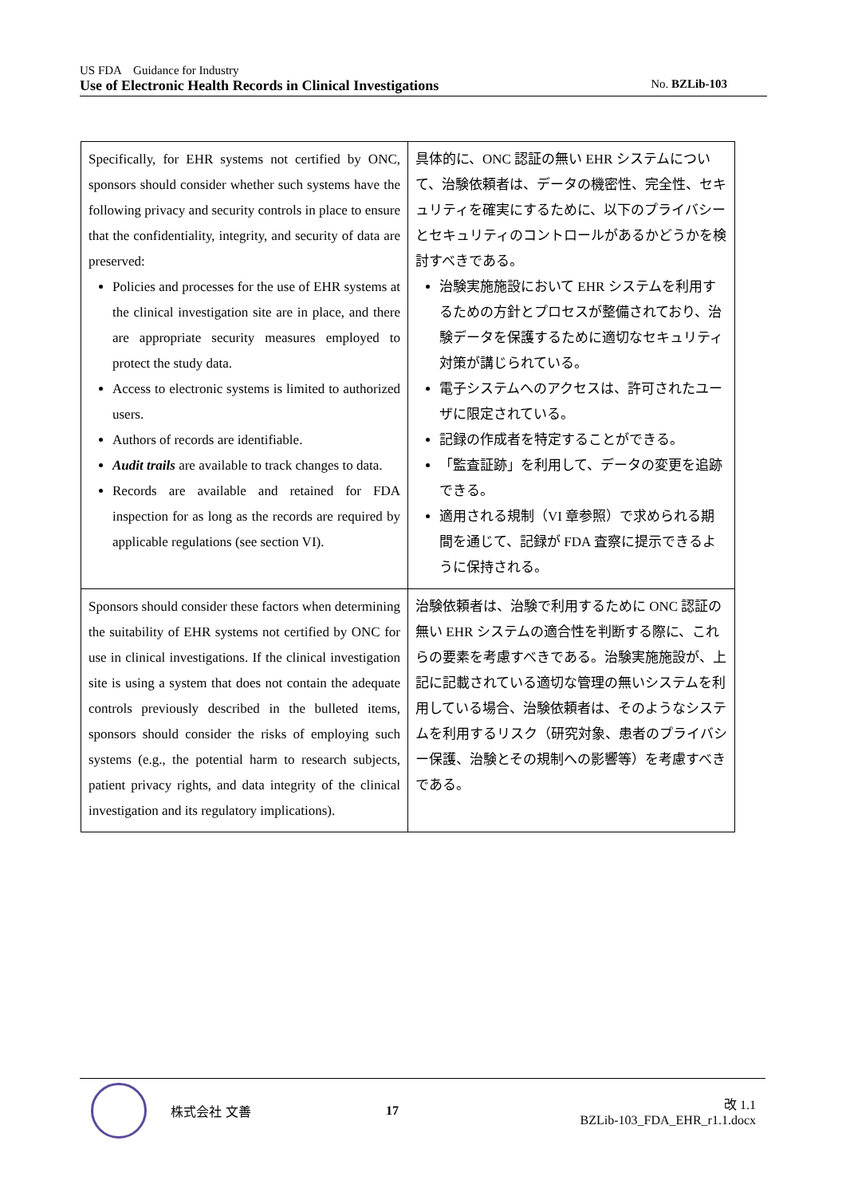US FDA　Guidance for Industry
Use of Electronic Health Records in Clinical Investigations No. BZLib-103
| Specifically, for EHR systems not certified by ONC, sponsors should consider whether such systems have the following privacy and security controls in place to ensure that the confidentiality, integrity, and security of data are preserved: Policies and processes for the use of EHR systems at the clinical investigation site are in place, and there are appropriate security measures employed to protect the study data. Access to electronic systems is limited to authorized users. Authors of records are identifiable. Audit trails are available to track changes to data. Records are available and retained for FDA inspection for as long as the records are required by applicable regulations (see section VI). | 具体的に、ONC 認証の無い EHR システムについて、治験依頼者は、データの機密性、完全性、セキュリティを確実にするために、以下のプライバシーとセキュリティのコントロールがあるかどうかを検討すべきである。 治験実施施設において EHR システムを利用するための方針とプロセスが整備されており、治験データを保護するために適切なセキュリティ対策が講じられている。 電子システムへのアクセスは、許可されたユーザに限定されている。 記録の作成者を特定することができる。 「監査証跡」を利用して、データの変更を追跡できる。 適用される規制（VI 章参照）で求められる期間を通じて、記録が FDA 査察に提示できるように保持される。 |
| Sponsors should consider these factors when determining the suitability of EHR systems not certified by ONC for use in clinical investigations. If the clinical investigation site is using a system that does not contain the adequate controls previously described in the bulleted items, sponsors should consider the risks of employing such systems (e.g., the potential harm to research subjects, patient privacy rights, and data integrity of the clinical investigation and its regulatory implications). | 治験依頼者は、治験で利用するために ONC 認証の無い EHR システムの適合性を判断する際に、これらの要素を考慮すべきである。治験実施施設が、上記に記載されている適切な管理の無いシステムを利用している場合、治験依頼者は、そのようなシステムを利用するリスク（研究対象、患者のプライバシー保護、治験とその規制への影響等）を考慮すべきである。 |
株式会社 文善 17
改 1.1
BZLib-103_FDA_EHR_r1.1.docx